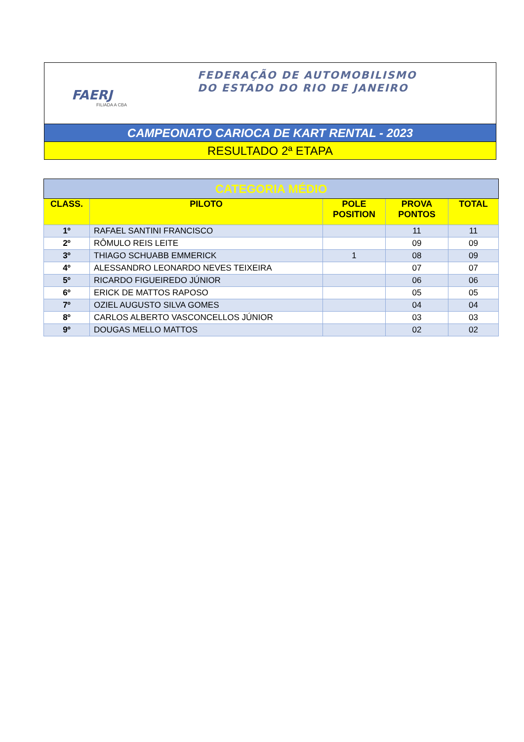FAERJ
FILIADA A CBA
FEDERAÇÃO DE AUTOMOBILISMO
DO ESTADO DO RIO DE JANEIRO
CAMPEONATO CARIOCA DE KART RENTAL - 2023
RESULTADO 2ª ETAPA
| CATEGORIA MÉDIO | | | | |
| --- | --- | --- | --- | --- |
| CLASS. | PILOTO | POLE POSITION | PROVA PONTOS | TOTAL |
| 1º | RAFAEL SANTINI FRANCISCO | | 11 | 11 |
| 2º | RÔMULO REIS LEITE | | 09 | 09 |
| 3º | THIAGO SCHUABB EMMERICK | 1 | 08 | 09 |
| 4º | ALESSANDRO LEONARDO NEVES TEIXEIRA | | 07 | 07 |
| 5º | RICARDO FIGUEIREDO JÚNIOR | | 06 | 06 |
| 6º | ERICK DE MATTOS RAPOSO | | 05 | 05 |
| 7º | OZIEL AUGUSTO SILVA GOMES | | 04 | 04 |
| 8º | CARLOS ALBERTO VASCONCELLOS JÚNIOR | | 03 | 03 |
| 9º | DOUGAS MELLO MATTOS | | 02 | 02 |